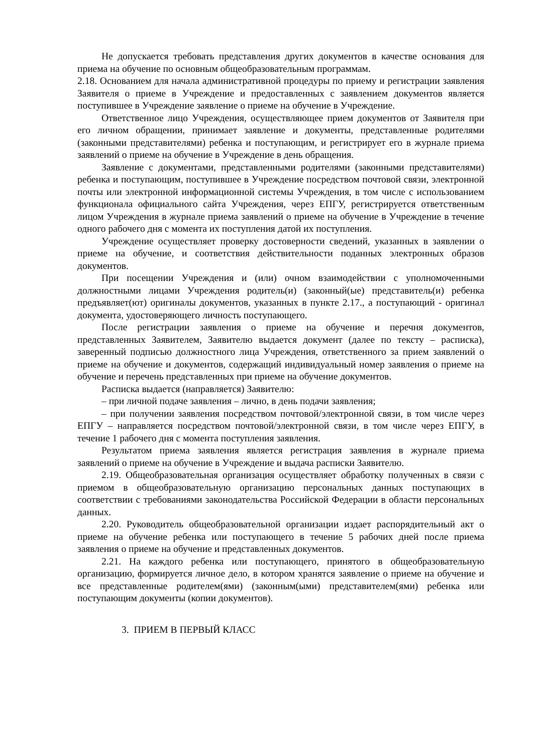Не допускается требовать представления других документов в качестве основания для приема на обучение по основным общеобразовательным программам.
2.18. Основанием для начала административной процедуры по приему и регистрации заявления Заявителя о приеме в Учреждение и предоставленных с заявлением документов является поступившее в Учреждение заявление о приеме на обучение в Учреждение.
Ответственное лицо Учреждения, осуществляющее прием документов от Заявителя при его личном обращении, принимает заявление и документы, представленные родителями (законными представителями) ребенка и поступающим, и регистрирует его в журнале приема заявлений о приеме на обучение в Учреждение в день обращения.
Заявление с документами, представленными родителями (законными представителями) ребенка и поступающим, поступившее в Учреждение посредством почтовой связи, электронной почты или электронной информационной системы Учреждения, в том числе с использованием функционала официального сайта Учреждения, через ЕПГУ, регистрируется ответственным лицом Учреждения в журнале приема заявлений о приеме на обучение в Учреждение в течение одного рабочего дня с момента их поступления датой их поступления.
Учреждение осуществляет проверку достоверности сведений, указанных в заявлении о приеме на обучение, и соответствия действительности поданных электронных образов документов.
При посещении Учреждения и (или) очном взаимодействии с уполномоченными должностными лицами Учреждения родитель(и) (законный(ые) представитель(и) ребенка предъявляет(ют) оригиналы документов, указанных в пункте 2.17., а поступающий - оригинал документа, удостоверяющего личность поступающего.
После регистрации заявления о приеме на обучение и перечня документов, представленных Заявителем, Заявителю выдается документ (далее по тексту – расписка), заверенный подписью должностного лица Учреждения, ответственного за прием заявлений о приеме на обучение и документов, содержащий индивидуальный номер заявления о приеме на обучение и перечень представленных при приеме на обучение документов.
Расписка выдается (направляется) Заявителю:
– при личной подаче заявления – лично, в день подачи заявления;
– при получении заявления посредством почтовой/электронной связи, в том числе через ЕПГУ – направляется посредством почтовой/электронной связи, в том числе через ЕПГУ, в течение 1 рабочего дня с момента поступления заявления.
Результатом приема заявления является регистрация заявления в журнале приема заявлений о приеме на обучение в Учреждение и выдача расписки Заявителю.
2.19. Общеобразовательная организация осуществляет обработку полученных в связи с приемом в общеобразовательную организацию персональных данных поступающих в соответствии с требованиями законодательства Российской Федерации в области персональных данных.
2.20. Руководитель общеобразовательной организации издает распорядительный акт о приеме на обучение ребенка или поступающего в течение 5 рабочих дней после приема заявления о приеме на обучение и представленных документов.
2.21. На каждого ребенка или поступающего, принятого в общеобразовательную организацию, формируется личное дело, в котором хранятся заявление о приеме на обучение и все представленные родителем(ями) (законным(ыми) представителем(ями) ребенка или поступающим документы (копии документов).
3. ПРИЕМ В ПЕРВЫЙ КЛАСС